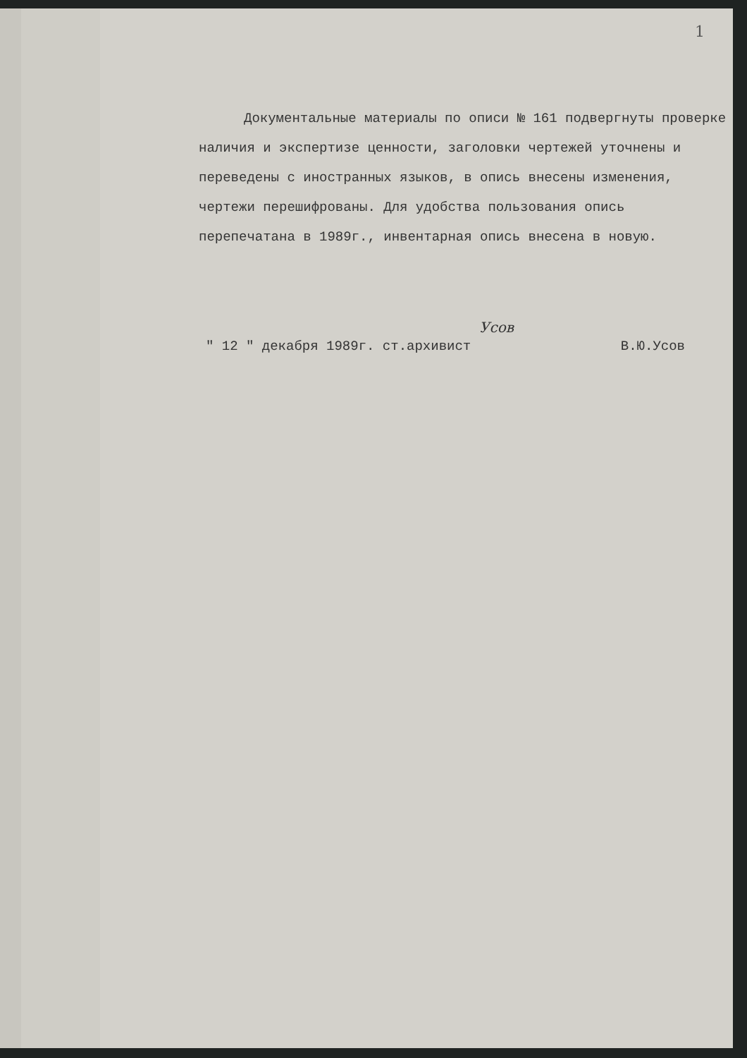1
Документальные материалы по описи № 161 подвергнуты проверке наличия и экспертизе ценности, заголовки чертежей уточнены и переведены с иностранных языков, в опись внесены изменения, чертежи перешифрованы. Для удобства пользования опись перепечатана в 1989г., инвентарная опись внесена в новую.
Усов
" 12 " декабря 1989г. ст.архивист В.Ю.Усов